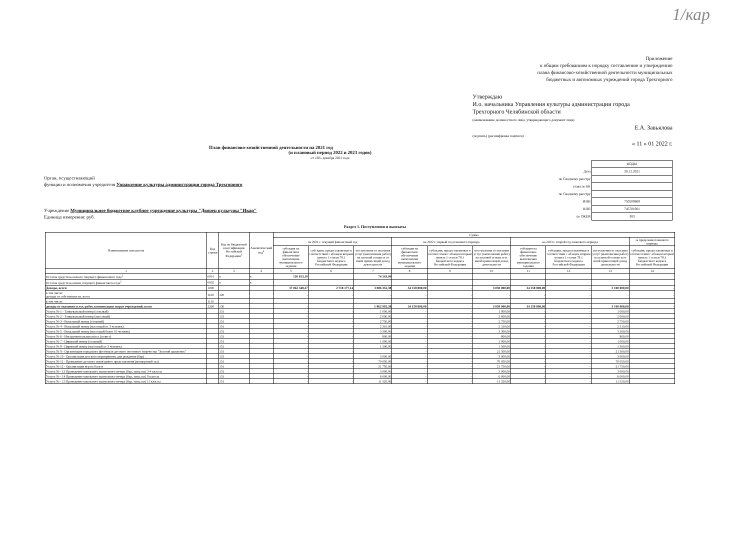1/кар
Приложение
к общим требованиям к порядку составлению и утверждению
плана финансово-хозяйственной деятельности муниципальных
бюджетных и автономных учреждений города Трехгорного
Утверждаю
И.о. начальника Управления культуры администрации города
Трехгорного Челябинской области
(наименование должностного лица, утверждающего документ лица)
Е.А. Завьялова
(подпись) (расшифровка подписи)
« 11 » 01 2022 г.
План финансово-хозяйственной деятельности на 2021 год
(и плановый период 2022 и 2023 годов)
от «30» декабря 2021 года
Орган, осуществляющий
функции и полномочия учредителя Управление культуры администрации города Трехгорного
Учреждение Муниципальное бюджетное клубное учреждение культуры "Дворец культуры "Икар"
Единица измерения: руб.
| | КОДЫ |
| Дата | 30.12.2021 |
| по Сводному реестру | |
| глава по БК | |
| по Сводному реестру | |
| ИНН | 750500869 |
| КПП | 745701001 |
| по ОКЕИ | 383 |
Раздел 1. Поступления и выплаты
| Наименование показателя | Код строки | Код по бюджетной классификации Российской Федерации<sup>3</sup> | Аналитический код<sup>4</sup> | Сумма | | | | | | | | | |
| --- | --- | --- | --- | --- | --- | --- | --- | --- | --- | --- | --- | --- | --- |
| | | | | на 2021 г. текущий финансовый год | | | на 2022 г. первый год планового периода | | | на 2023 г. второй год планового периода | | | за пределами планового периода |
| | | | | субсидия на финансовое обеспечение выполнения муниципального задания | субсидии, предоставляемые в соответствии с абзацем вторым пункта 1 статьи 78.1 Бюджетного кодекса Российской Федерации | поступления от оказания услуг (выполнения работ) на платной основе и от иной приносящей доход деятельности | субсидия на финансовое обеспечение выполнения муниципального задания | субсидии, предоставляемые в соответствии с абзацем вторым пункта 1 статьи 78.1 Бюджетного кодекса Российской Федерации | поступления от оказания услуг (выполнения работ) на платной основе и от иной приносящей доход деятельности | субсидия на финансовое обеспечение выполнения муниципального задания | субсидии, предоставляемые в соответствии с абзацем вторым пункта 1 статьи 78.1 Бюджетного кодекса Российской Федерации | поступления от оказания услуг (выполнения работ) на платной основе и от иной приносящей доход деятельности | субсидии, предоставляемые в соответствии с абзацем вторым пункта 1 статьи 78.1 Бюджетного кодекса Российской Федерации |
| 1 | 2 | 3 | 4 | 5 | 6 | 7 | 8 | 9 | 10 | 11 | 12 | 13 | 14 |
| Остаток средств на начало текущего финансового года<sup>5</sup> | 0001 | х | х | 120 813,10 | | 74 243,00 | | | | | | | |
| Остаток средств на конец текущего финансового года<sup>5</sup> | 0002 | х | х | | | | | | | | | | |
| Доходы, всего: | 1000 | | | 37 062 348,27 | 2 718 177,14 | 3 086 352,38 | 34 158 800,00 | - | 3 050 000,00 | 34 158 800,00 | - | 3 100 000,00 | - |
| в том числе: доходы от собственности, всего | 1100 | 120 | | - | - | - | - | - | - | - | - | - | - |
| в том числе: | 1110 | | | | | | | | | | | | |
| доходы от оказания услуг, работ, компенсации затрат учреждений, всего | 1200 | 130 | | - | - | 1 862 992,38 | 34 158 800,00 | - | 3 050 000,00 | 34 158 800,00 | - | 3 100 000,00 | - |
| Услуга № 1 - Танцевальный номер (сольный) | | 131 | | - | - | 1 000,00 | - | - | 1 000,00 | - | - | 1 000,00 | |
| Услуга № 2 - Танцевальный номер (массовый) | | 131 | | - | - | 2 000,00 | - | - | 2 000,00 | - | - | 2 000,00 | |
| Услуга № 3 - Вокальный номер (сольный) | | 131 | | - | - | 2 750,00 | - | - | 2 750,00 | - | - | 2 750,00 | |
| Услуга № 4 - Вокальный номер (массовый от 3 человек) | | 131 | | - | - | 2 310,00 | - | - | 2 310,00 | - | - | 2 310,00 | |
| Услуга № 5 - Вокальный номер (массовый более 10 человек) | | 131 | | - | - | 3 300,00 | - | - | 3 300,00 | - | - | 3 300,00 | |
| Услуга № 6 - Инструментальная пьеса (солист) | | 131 | | - | - | 800,00 | - | - | 800,00 | - | - | 800,00 | |
| Услуга № 7 - Цирковой номер (сольный) | | 131 | | - | - | 1 000,00 | - | - | 1 000,00 | - | - | 1 000,00 | |
| Услуга № 8 - Цирковой номер (массовый от 3 человек) | | 131 | | - | - | 1 500,00 | - | - | 1 500,00 | - | - | 1 500,00 | |
| Услуга № 9 - Организация городского фестиваля детского песенного творчества "Золотой цыпленок" | | 131 | | - | - | - | - | - | 21 500,00 | - | - | 21 500,00 | |
| Услуга № 10 - Организация детского мероприятия, дня рождения (бар) | | 131 | | - | - | 3 000,00 | - | - | 3 000,00 | - | - | 3 000,00 | |
| Услуга № 11 - Проведение детского новогоднего представления (концертный зал) | | 131 | | - | - | 70 050,00 | - | - | 70 050,00 | - | - | 70 050,00 | |
| Услуга № 12 - Организация игр на батуте | | 131 | | - | - | 21 750,00 | - | - | 21 750,00 | - | - | 21 750,00 | |
| Услуга № - 13 Проведение школьного выпускного вечера (бар, танц.зал) 3-4 классы | | 131 | | - | - | 3 000,00 | - | - | 3 000,00 | - | - | 3 000,00 | |
| Услуга № - 14 Проведение школьного выпускного вечера (бар, танц.зал) 9 классы | | 131 | | - | - | 6 000,00 | - | - | 6 000,00 | - | - | 6 000,00 | |
| Услуга № - 15 Проведение школьного выпускного вечера (бар, танц.зал) 11 классы | | 131 | | - | - | 11 520,00 | - | - | 11 520,00 | - | - | 11 520,00 | |